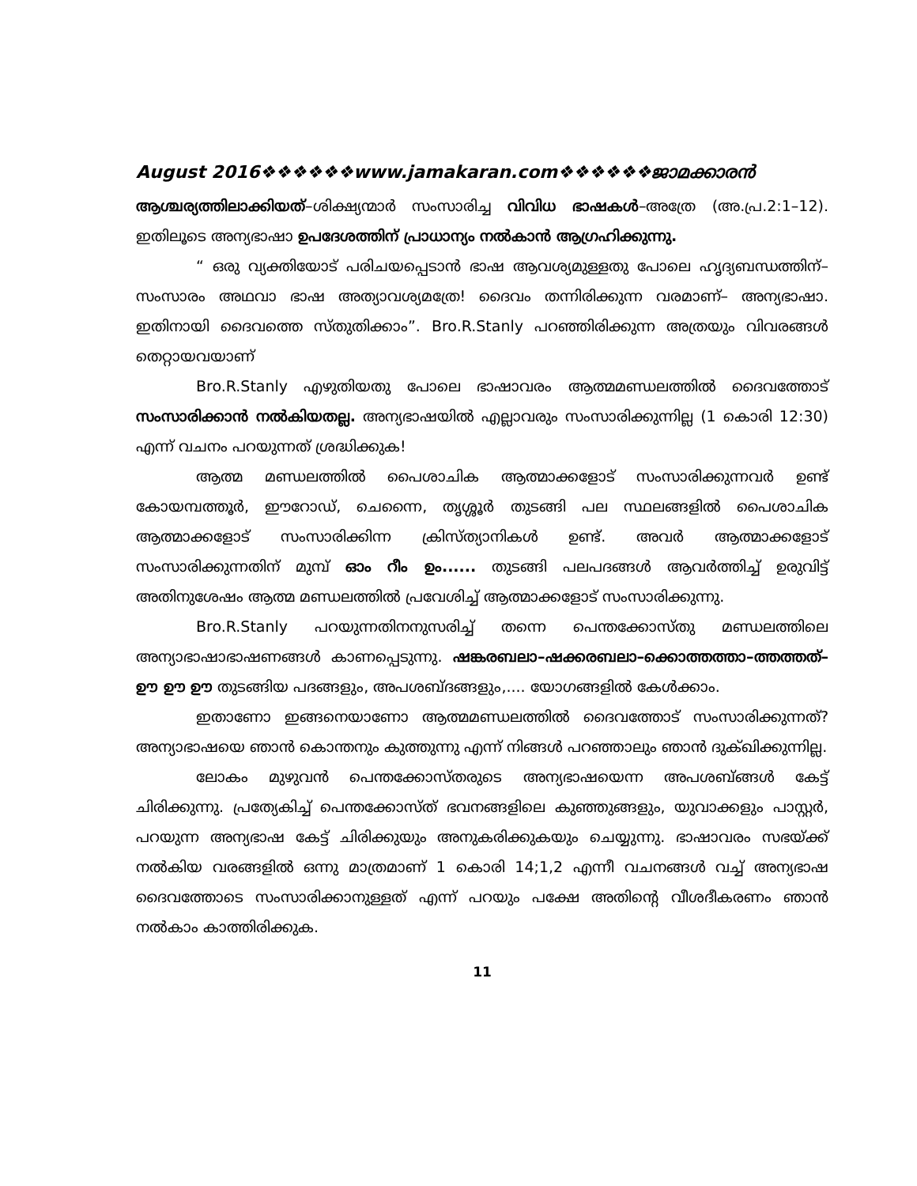August 2016❖❖❖❖❖❖www.jamakaran.com❖❖❖❖❖❖ജാമക്കാരൻ
ആശ്ചര്യത്തിലാക്കിയത്–ശിക്ഷ്യന്മാർ സംസാരിച്ച വിവിധ ഭാഷകൾ–അത്രേ (അ.പ്ര.2:1–12). ഇതിലൂടെ അന്യഭാഷാ ഉപദേശത്തിന് പ്രാധാന്യം നൽകാൻ ആഗ്രഹിക്കുന്നു.
“ ഒരു വ്യക്തിയോട് പരിചയപ്പെടാൻ ഭാഷ ആവശ്യമുള്ളതു പോലെ ഹൃദ്യബന്ധത്തിന്– സംസാരം അഥവാ ഭാഷ അത്യാവശ്യമത്രേ! ദൈവം തന്നിരിക്കുന്ന വരമാണ്– അന്യഭാഷാ. ഇതിനായി ദൈവത്തെ സ്തുതിക്കാം”. Bro.R.Stanly പറഞ്ഞിരിക്കുന്ന അത്രയും വിവരങ്ങൾ തെറ്റായവയാണ്
Bro.R.Stanly എഴുതിയതു പോലെ ഭാഷാവരം ആത്മമണ്ഡലത്തിൽ ദൈവത്തോട് സംസാരിക്കാൻ നൽകിയതല്ല. അന്യഭാഷയിൽ എല്ലാവരും സംസാരിക്കുന്നില്ല (1 കൊരി 12:30) എന്ന് വചനം പറയുന്നത് ശ്രദ്ധിക്കുക!
ആത്മ മണ്ഡലത്തിൽ പൈശാചിക ആത്മാക്കളോട് സംസാരിക്കുന്നവർ ഉണ്ട് കോയമ്പത്തൂർ, ഈറോഡ്, ചെന്നൈ, തൃശ്ശൂർ തുടങ്ങി പല സ്ഥലങ്ങളിൽ പൈശാചിക ആത്മാക്കളോട് സംസാരിക്കിന്ന ക്രിസ്ത്യാനികൾ ഉണ്ട്. അവർ ആത്മാക്കളോട് സംസാരിക്കുന്നതിന് മുമ്പ് ഓം റീം ഉം...... തുടങ്ങി പലപദങ്ങൾ ആവർത്തിച്ച് ഉരുവിട്ട് അതിനുശേഷം ആത്മ മണ്ഡലത്തിൽ പ്രവേശിച്ച് ആത്മാക്കളോട് സംസാരിക്കുന്നു.
Bro.R.Stanly പറയുന്നതിനനുസരിച്ച് തന്നെ പെന്തക്കോസ്തു മണ്ഡലത്തിലെ അന്യാഭാഷാഭാഷണങ്ങൾ കാണപ്പെടുന്നു. ഷങ്കരബലാ–ഷക്കരബലാ–ക്കൊത്തത്താ–ത്തത്തത്–ഊ ഊ ഊ തുടങ്ങിയ പദങ്ങളും, അപശബ്ദങ്ങളും,.... യോഗങ്ങളിൽ കേൾക്കാം.
ഇതാണോ ഇങ്ങനെയാണോ ആത്മമണ്ഡലത്തിൽ ദൈവത്തോട് സംസാരിക്കുന്നത്? അന്യാഭാഷയെ ഞാൻ കൊന്തനും കുത്തുന്നു എന്ന് നിങ്ങൾ പറഞ്ഞാലും ഞാൻ ദുക്ഖിക്കുന്നില്ല.
ലോകം മുഴുവൻ പെന്തക്കോസ്തരുടെ അന്യഭാഷയെന്ന അപശബ്ങ്ങൾ കേട്ട് ചിരിക്കുന്നു. പ്രത്യേകിച്ച് പെന്തക്കോസ്ത് ഭവനങ്ങളിലെ കുഞ്ഞുങ്ങളും, യുവാക്കളും പാസ്റ്റർ, പറയുന്ന അന്യഭാഷ കേട്ട് ചിരിക്കുയും അനുകരിക്കുകയും ചെയ്യുന്നു. ഭാഷാവരം സഭയ്ക്ക് നൽകിയ വരങ്ങളിൽ ഒന്നു മാത്രമാണ് 1 കൊരി 14;1,2 എന്നീ വചനങ്ങൾ വച്ച് അന്യഭാഷ ദൈവത്തോടെ സംസാരിക്കാനുള്ളത് എന്ന് പറയും പക്ഷേ അതിന്റെ വീശദീകരണം ഞാൻ നൽകാം കാത്തിരിക്കുക.
11